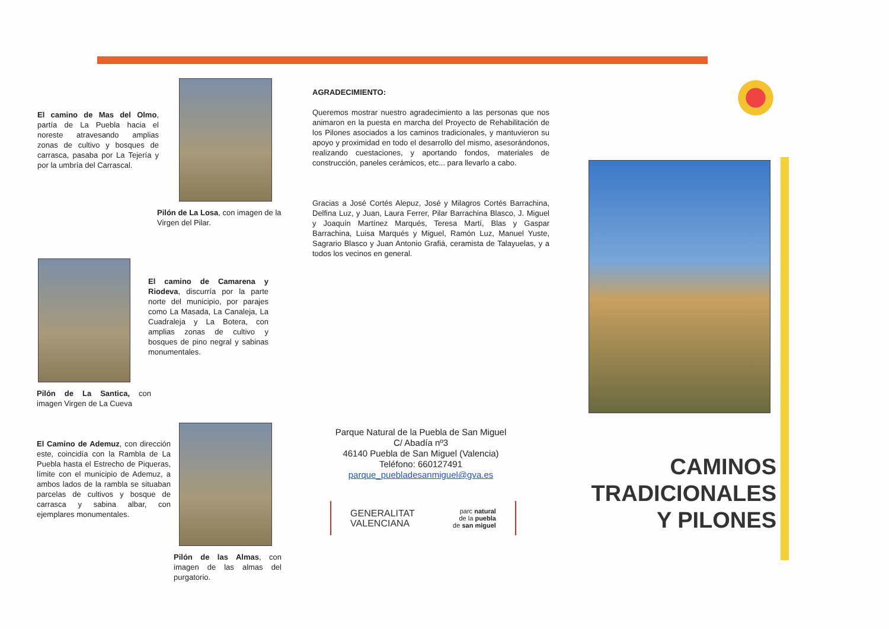El camino de Mas del Olmo, partía de La Puebla hacia el noreste atravesando amplias zonas de cultivo y bosques de carrasca, pasaba por La Tejería y por la umbría del Carrascal.
Pilón de La Losa, con imagen de la Virgen del Pilar.
El camino de Camarena y Riodeva, discurría por la parte norte del municipio, por parajes como La Masada, La Canaleja, La Cuadraleja y La Botera, con amplias zonas de cultivo y bosques de pino negral y sabinas monumentales.
Pilón de La Santica, con imagen Virgen de La Cueva
El Camino de Ademuz, con dirección este, coincidía con la Rambla de La Puebla hasta el Estrecho de Piqueras, límite con el municipio de Ademuz, a ambos lados de la rambla se situaban parcelas de cultivos y bosque de carrasca y sabina albar, con ejemplares monumentales.
Pilón de las Almas, con imagen de las almas del purgatorio.
AGRADECIMIENTO:
Queremos mostrar nuestro agradecimiento a las personas que nos animaron en la puesta en marcha del Proyecto de Rehabilitación de los Pilones asociados a los caminos tradicionales, y mantuvieron su apoyo y proximidad en todo el desarrollo del mismo, asesorándonos, realizando cuestaciones, y aportando fondos, materiales de construcción, paneles cerámicos, etc... para llevarlo a cabo.
Gracias a José Cortés Alepuz, José y Milagros Cortés Barrachina, Delfina Luz, y Juan, Laura Ferrer, Pilar Barrachina Blasco, J. Miguel y Joaquín Martínez Marqués, Teresa Martí, Blas y Gaspar Barrachina, Luisa Marqués y Miguel, Ramón Luz, Manuel Yuste, Sagrario Blasco y Juan Antonio Grafiá, ceramista de Talayuelas, y a todos los vecinos en general.
Parque Natural de la Puebla de San Miguel
C/ Abadía nº3
46140 Puebla de San Miguel (Valencia)
Teléfono: 660127491
parque_puebladesanmiguel@gva.es
GENERALITAT
VALENCIANA parc natural
de la puebla
de san miguel
CAMINOS
TRADICIONALES
Y PILONES